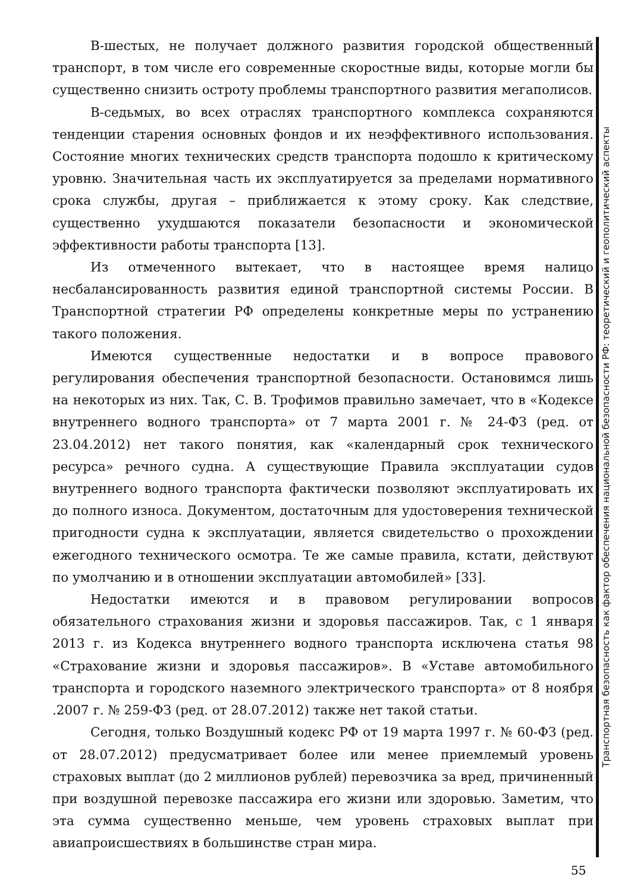В-шестых, не получает должного развития городской общественный транспорт, в том числе его современные скоростные виды, которые могли бы существенно снизить остроту проблемы транспортного развития мегаполисов.
В-седьмых, во всех отраслях транспортного комплекса сохраняются тенденции старения основных фондов и их неэффективного использования. Состояние многих технических средств транспорта подошло к критическому уровню. Значительная часть их эксплуатируется за пределами нормативного срока службы, другая – приближается к этому сроку. Как следствие, существенно ухудшаются показатели безопасности и экономической эффективности работы транспорта [13].
Из отмеченного вытекает, что в настоящее время налицо несбалансированность развития единой транспортной системы России. В Транспортной стратегии РФ определены конкретные меры по устранению такого положения.
Имеются существенные недостатки и в вопросе правового регулирования обеспечения транспортной безопасности. Остановимся лишь на некоторых из них. Так, С. В. Трофимов правильно замечает, что в «Кодексе внутреннего водного транспорта» от 7 марта 2001 г. № 24-ФЗ (ред. от 23.04.2012) нет такого понятия, как «календарный срок технического ресурса» речного судна. А существующие Правила эксплуатации судов внутреннего водного транспорта фактически позволяют эксплуатировать их до полного износа. Документом, достаточным для удостоверения технической пригодности судна к эксплуатации, является свидетельство о прохождении ежегодного технического осмотра. Те же самые правила, кстати, действуют по умолчанию и в отношении эксплуатации автомобилей» [33].
Недостатки имеются и в правовом регулировании вопросов обязательного страхования жизни и здоровья пассажиров. Так, с 1 января 2013 г. из Кодекса внутреннего водного транспорта исключена статья 98 «Страхование жизни и здоровья пассажиров». В «Уставе автомобильного транспорта и городского наземного электрического транспорта» от 8 ноября .2007 г. № 259-ФЗ (ред. от 28.07.2012) также нет такой статьи.
Сегодня, только Воздушный кодекс РФ от 19 марта 1997 г. № 60-ФЗ (ред. от 28.07.2012) предусматривает более или менее приемлемый уровень страховых выплат (до 2 миллионов рублей) перевозчика за вред, причиненный при воздушной перевозке пассажира его жизни или здоровью. Заметим, что эта сумма существенно меньше, чем уровень страховых выплат при авиапроисшествиях в большинстве стран мира.
Транспортная безопасность как фактор обеспечения национальной безопасности РФ: теоретический и геополитический аспекты
55